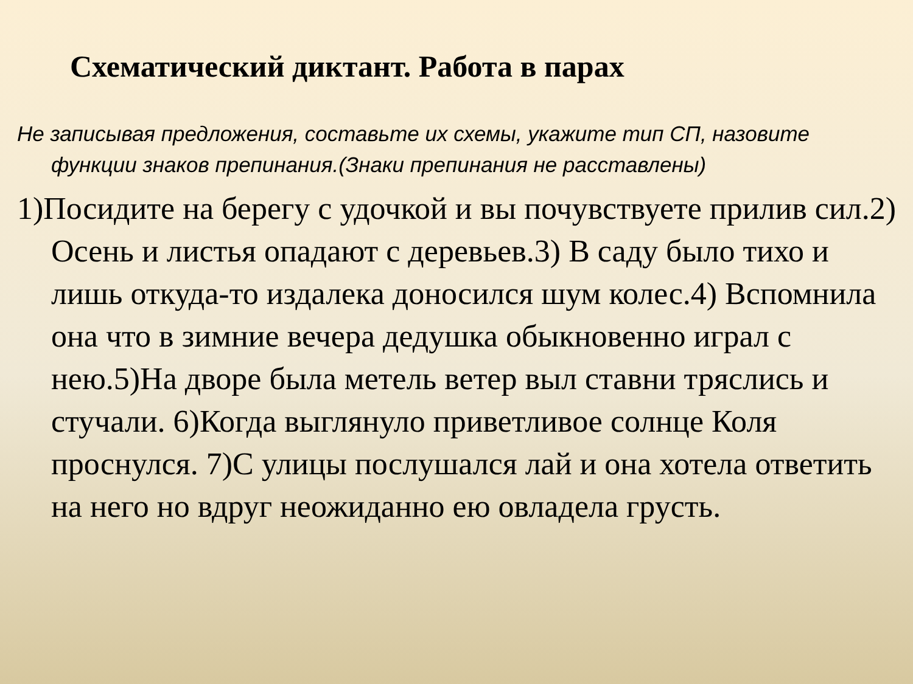Схематический диктант. Работа в парах
Не записывая предложения, составьте их схемы, укажите тип СП, назовите функции знаков препинания.(Знаки препинания не расставлены)
1)Посидите на берегу с удочкой и вы почувствуете прилив сил.2) Осень и листья опадают с деревьев.3) В саду было тихо и лишь откуда-то издалека доносился шум колес.4) Вспомнила она что в зимние вечера дедушка обыкновенно играл с нею.5)На дворе была метель ветер выл ставни тряслись и стучали. 6)Когда выглянуло приветливое солнце Коля проснулся. 7)С улицы послушался лай и она хотела ответить на него но вдруг неожиданно ею овладела грусть.